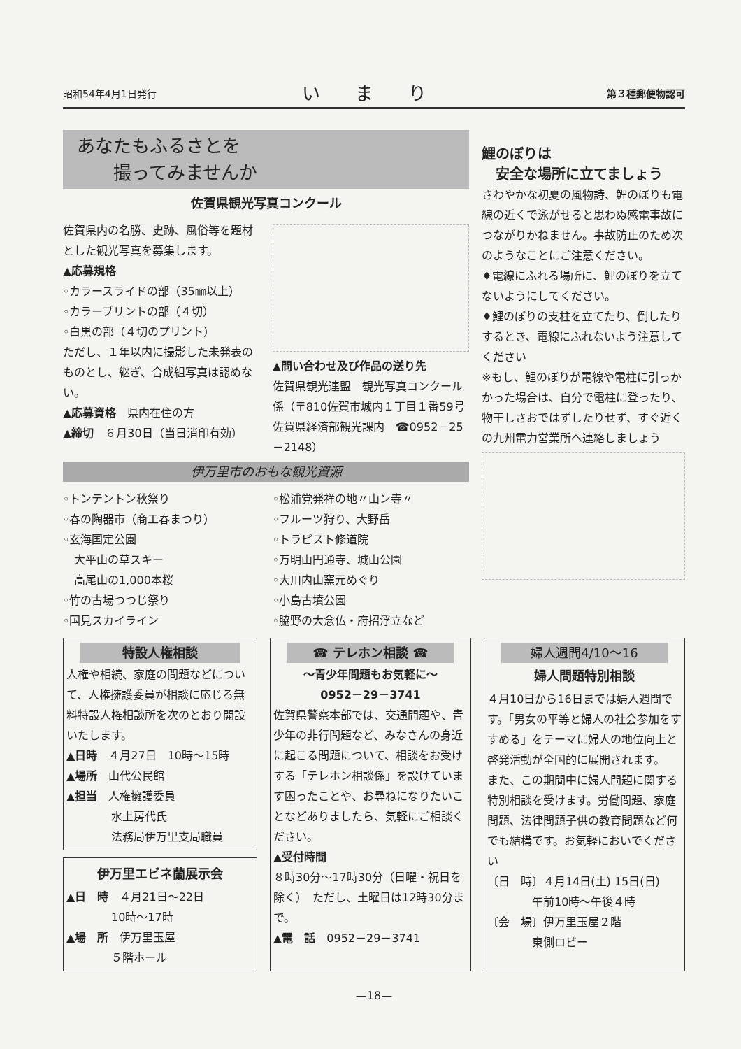昭和54年4月1日発行 いまり 第３種郵便物認可
あなたもふるさとを
　　撮ってみませんか
佐賀県観光写真コンクール
佐賀県内の名勝、史跡、風俗等を題材とした観光写真を募集します。
▲応募規格
◦カラースライドの部（35㎜以上）
◦カラープリントの部（４切）
◦白黒の部（４切のプリント）
ただし、１年以内に撮影した未発表のものとし、継ぎ、合成組写真は認めない。
▲応募資格　県内在住の方
▲締切　６月30日（当日消印有効）
▲問い合わせ及び作品の送り先
佐賀県観光連盟　観光写真コンクール係（〒810佐賀市城内１丁目１番59号　佐賀県経済部観光課内　☎0952－25－2148）
伊万里市のおもな観光資源
◦トンテントン秋祭り
◦春の陶器市（商工春まつり）
◦玄海国定公園
　大平山の草スキー
　高尾山の1,000本桜
◦竹の古場つつじ祭り
◦国見スカイライン
◦松浦党発祥の地〃山ン寺〃
◦フルーツ狩り、大野岳
◦トラピスト修道院
◦万明山円通寺、城山公園
◦大川内山窯元めぐり
◦小島古墳公園
◦脇野の大念仏・府招浮立など
鯉のぼりは
　安全な場所に立てましょう
さわやかな初夏の風物詩、鯉のぼりも電線の近くで泳がせると思わぬ感電事故につながりかねません。事故防止のため次のようなことにご注意ください。
♦電線にふれる場所に、鯉のぼりを立てないようにしてください。
♦鯉のぼりの支柱を立てたり、倒したりするとき、電線にふれないよう注意してください
※もし、鯉のぼりが電線や電柱に引っかかった場合は、自分で電柱に登ったり、物干しさおではずしたりせず、すぐ近くの九州電力営業所へ連絡しましょう
特設人権相談
人権や相続、家庭の問題などについて、人権擁護委員が相談に応じる無料特設人権相談所を次のとおり開設いたします。
▲日時　４月27日　10時～15時
▲場所　山代公民館
▲担当　人権擁護委員
　　　　水上房代氏
　　　　法務局伊万里支局職員
伊万里エビネ蘭展示会
▲日　時　４月21日～22日
　　　　10時～17時
▲場　所　伊万里玉屋
　　　　５階ホール
☎ テレホン相談 ☎
～青少年問題もお気軽に～
0952－29－3741
佐賀県警察本部では、交通問題や、青少年の非行問題など、みなさんの身近に起こる問題について、相談をお受けする「テレホン相談係」を設けています困ったことや、お尋ねになりたいことなどありましたら、気軽にご相談ください。
▲受付時間
８時30分～17時30分（日曜・祝日を除く）　ただし、土曜日は12時30分まで。
▲電　話　0952－29－3741
婦人週間4/10～16
婦人問題特別相談
４月10日から16日までは婦人週間です。「男女の平等と婦人の社会参加をすすめる」をテーマに婦人の地位向上と啓発活動が全国的に展開されます。
また、この期間中に婦人問題に関する特別相談を受けます。労働問題、家庭問題、法律問題子供の教育問題など何でも結構です。お気軽においでください
〔日　時〕４月14日(土) 15日(日)
　　　　午前10時～午後４時
〔会　場〕伊万里玉屋２階
　　　　東側ロビー
—18—